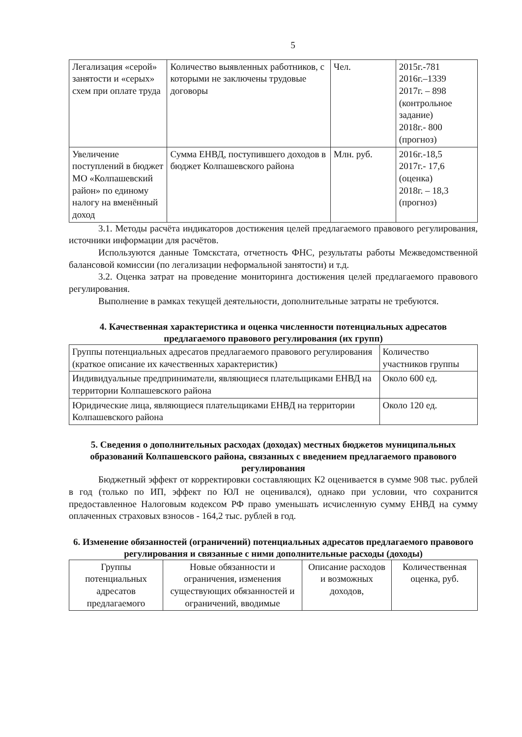5
| Легализация «серой» занятости и «серых» схем при оплате труда | Количество выявленных работников, с которыми не заключены трудовые договоры | Чел. | 2015г.-781 2016г.–1339 2017г. – 898 (контрольное задание) 2018г.- 800 (прогноз) |
| Увеличение поступлений в бюджет МО «Колпашевский район» по единому налогу на вменённый доход | Сумма ЕНВД, поступившего доходов в бюджет Колпашевского района | Млн. руб. | 2016г.-18,5 2017г.- 17,6 (оценка) 2018г. – 18,3 (прогноз) |
3.1. Методы расчёта индикаторов достижения целей предлагаемого правового регулирования, источники информации для расчётов.
Используются данные Томскстата, отчетность ФНС, результаты работы Межведомственной балансовой комиссии (по легализации неформальной занятости) и т.д.
3.2. Оценка затрат на проведение мониторинга достижения целей предлагаемого правового регулирования.
Выполнение в рамках текущей деятельности, дополнительные затраты не требуются.
4. Качественная характеристика и оценка численности потенциальных адресатов предлагаемого правового регулирования (их групп)
| Группы потенциальных адресатов предлагаемого правового регулирования (краткое описание их качественных характеристик) | Количество участников группы |
| --- | --- |
| Индивидуальные предприниматели, являющиеся плательщиками ЕНВД на территории Колпашевского района | Около 600 ед. |
| Юридические лица, являющиеся плательщиками ЕНВД на территории Колпашевского района | Около 120 ед. |
5. Сведения о дополнительных расходах (доходах) местных бюджетов муниципальных образований Колпашевского района, связанных с введением предлагаемого правового регулирования
Бюджетный эффект от корректировки составляющих К2 оценивается в сумме 908 тыс. рублей в год (только по ИП, эффект по ЮЛ не оценивался), однако при условии, что сохранится предоставленное Налоговым кодексом РФ право уменьшать исчисленную сумму ЕНВД на сумму оплаченных страховых взносов - 164,2 тыс. рублей в год.
6. Изменение обязанностей (ограничений) потенциальных адресатов предлагаемого правового регулирования и связанные с ними дополнительные расходы (доходы)
| Группы потенциальных адресатов предлагаемого | Новые обязанности и ограничения, изменения существующих обязанностей и ограничений, вводимые | Описание расходов и возможных доходов, | Количественная оценка, руб. |
| --- | --- | --- | --- |